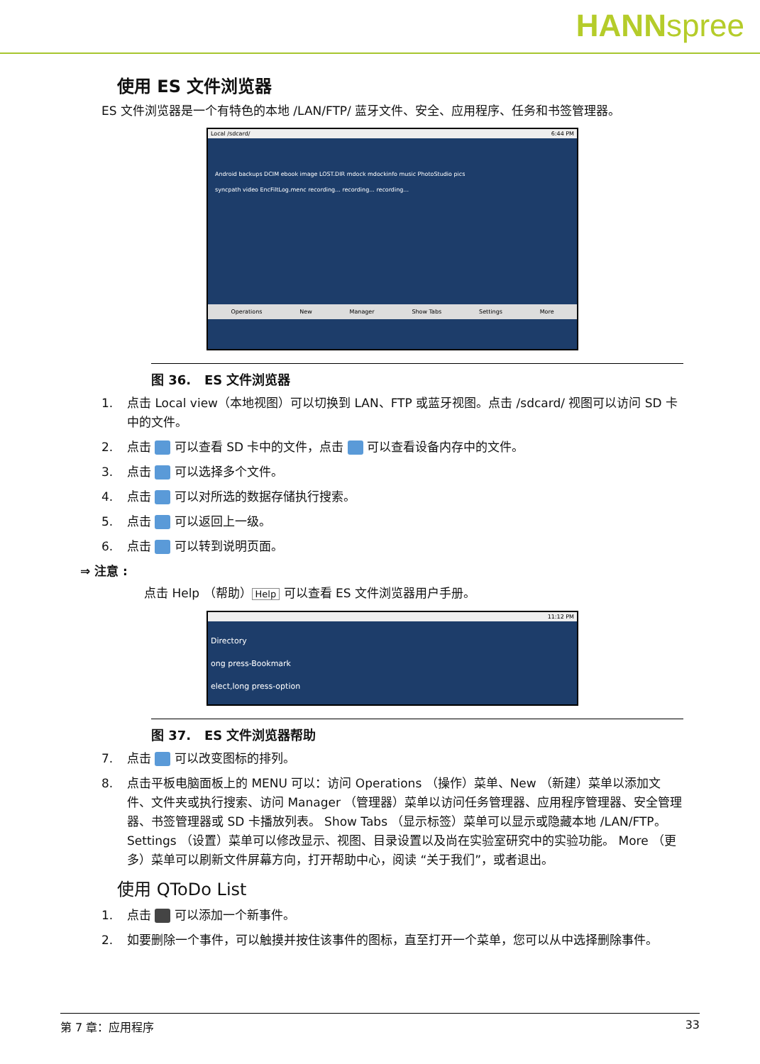HANNspree
使用 ES 文件浏览器
ES 文件浏览器是一个有特色的本地 /LAN/FTP/ 蓝牙文件、安全、应用程序、任务和书签管理器。
Local /sdcard/ 6:44 PM
Android backups DCIM ebook image LOST.DIR mdock mdockinfo music PhotoStudio pics
syncpath video EncFiltLog.menc recording... recording... recording...
Operations New Manager Show Tabs Settings More
图 36. ES 文件浏览器
1. 点击 Local view（本地视图）可以切换到 LAN、FTP 或蓝牙视图。点击 /sdcard/ 视图可以访问 SD 卡中的文件。
2. 点击 可以查看 SD 卡中的文件，点击 可以查看设备内存中的文件。
3. 点击 可以选择多个文件。
4. 点击 可以对所选的数据存储执行搜索。
5. 点击 可以返回上一级。
6. 点击 可以转到说明页面。
⇒ 注意 :
点击 Help （帮助） Help 可以查看 ES 文件浏览器用户手册。
11:12 PM
Directory
ong press-Bookmark
elect,long press-option
图 37. ES 文件浏览器帮助
7. 点击 可以改变图标的排列。
8. 点击平板电脑面板上的 MENU 可以：访问 Operations （操作）菜单、New （新建）菜单以添加文件、文件夹或执行搜索、访问 Manager （管理器）菜单以访问任务管理器、应用程序管理器、安全管理器、书签管理器或 SD 卡播放列表。 Show Tabs （显示标签）菜单可以显示或隐藏本地 /LAN/FTP。 Settings （设置）菜单可以修改显示、视图、目录设置以及尚在实验室研究中的实验功能。 More （更多）菜单可以刷新文件屏幕方向，打开帮助中心，阅读 “关于我们”，或者退出。
使用 QToDo List
1. 点击 可以添加一个新事件。
2. 如要删除一个事件，可以触摸并按住该事件的图标，直至打开一个菜单，您可以从中选择删除事件。
第 7 章：应用程序 33